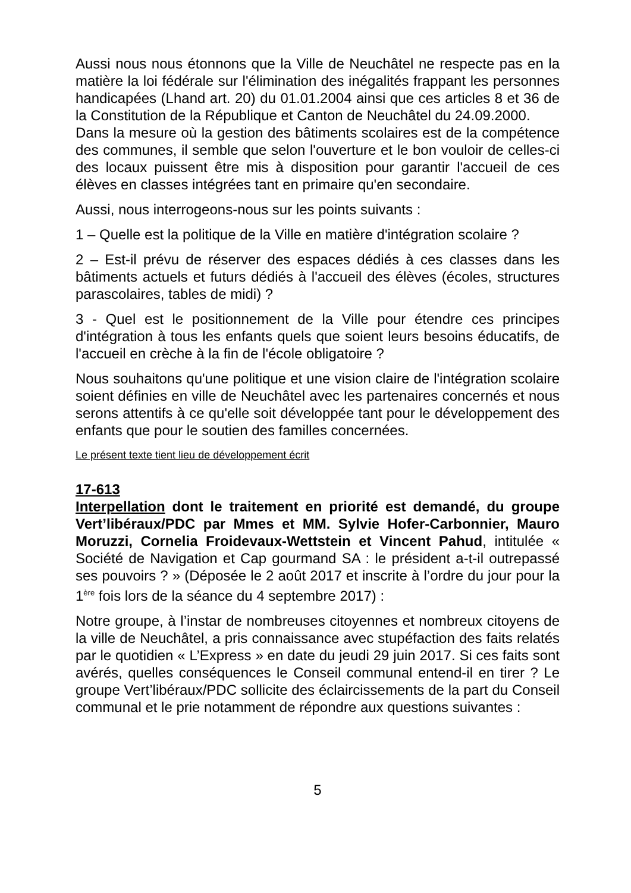Aussi nous nous étonnons que la Ville de Neuchâtel ne respecte pas en la matière la loi fédérale sur l'élimination des inégalités frappant les personnes handicapées (Lhand art. 20) du 01.01.2004 ainsi que ces articles 8 et 36 de la Constitution de la République et Canton de Neuchâtel du 24.09.2000.
Dans la mesure où la gestion des bâtiments scolaires est de la compétence des communes, il semble que selon l'ouverture et le bon vouloir de celles-ci des locaux puissent être mis à disposition pour garantir l'accueil de ces élèves en classes intégrées tant en primaire qu'en secondaire.
Aussi, nous interrogeons-nous sur les points suivants :
1 – Quelle est la politique de la Ville en matière d'intégration scolaire ?
2 – Est-il prévu de réserver des espaces dédiés à ces classes dans les bâtiments actuels et futurs dédiés à l'accueil des élèves (écoles, structures parascolaires, tables de midi) ?
3 - Quel est le positionnement de la Ville pour étendre ces principes d'intégration à tous les enfants quels que soient leurs besoins éducatifs, de l'accueil en crèche à la fin de l'école obligatoire ?
Nous souhaitons qu'une politique et une vision claire de l'intégration scolaire soient définies en ville de Neuchâtel avec les partenaires concernés et nous serons attentifs à ce qu'elle soit développée tant pour le développement des enfants que pour le soutien des familles concernées.
Le présent texte tient lieu de développement écrit
17-613
Interpellation dont le traitement en priorité est demandé, du groupe Vert’libéraux/PDC par Mmes et MM. Sylvie Hofer-Carbonnier, Mauro Moruzzi, Cornelia Froidevaux-Wettstein et Vincent Pahud, intitulée « Société de Navigation et Cap gourmand SA : le président a-t-il outrepassé ses pouvoirs ? » (Déposée le 2 août 2017 et inscrite à l’ordre du jour pour la 1<sup>ère</sup> fois lors de la séance du 4 septembre 2017) :
Notre groupe, à l’instar de nombreuses citoyennes et nombreux citoyens de la ville de Neuchâtel, a pris connaissance avec stupéfaction des faits relatés par le quotidien « L’Express » en date du jeudi 29 juin 2017. Si ces faits sont avérés, quelles conséquences le Conseil communal entend-il en tirer ? Le groupe Vert’libéraux/PDC sollicite des éclaircissements de la part du Conseil communal et le prie notamment de répondre aux questions suivantes :
5